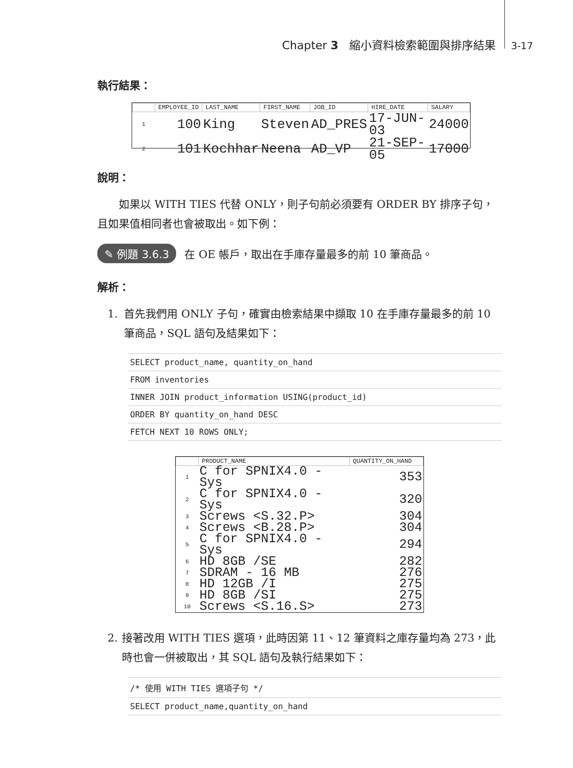Chapter 3 縮小資料檢索範圍與排序結果 3-17
執行結果：
| | EMPLOYEE_ID | LAST_NAME | FIRST_NAME | JOB_ID | HIRE_DATE | SALARY |
| --- | --- | --- | --- | --- | --- | --- |
| 1 | 100 | King | Steven | AD_PRES | 17-JUN-03 | 24000 |
| 2 | 101 | Kochhar | Neena | AD_VP | 21-SEP-05 | 17000 |
說明：
　　如果以 WITH TIES 代替 ONLY，則子句前必須要有 ORDER BY 排序子句，且如果值相同者也會被取出。如下例：
✎ 例題 3.6.3 在 OE 帳戶，取出在手庫存量最多的前 10 筆商品。
解析：
1. 首先我們用 ONLY 子句，確實由檢索結果中擷取 10 在手庫存量最多的前 10 筆商品，SQL 語句及結果如下：
SELECT product_name, quantity_on_hand
FROM inventories
INNER JOIN product_information USING(product_id)
ORDER BY quantity_on_hand DESC
FETCH NEXT 10 ROWS ONLY;
| | PRODUCT_NAME | QUANTITY_ON_HAND |
| --- | --- | --- |
| 1 | C for SPNIX4.0 - Sys | 353 |
| 2 | C for SPNIX4.0 - Sys | 320 |
| 3 | Screws <S.32.P> | 304 |
| 4 | Screws <B.28.P> | 304 |
| 5 | C for SPNIX4.0 - Sys | 294 |
| 6 | HD 8GB /SE | 282 |
| 7 | SDRAM - 16 MB | 276 |
| 8 | HD 12GB /I | 275 |
| 9 | HD 8GB /SI | 275 |
| 10 | Screws <S.16.S> | 273 |
2. 接著改用 WITH TIES 選項，此時因第 11、12 筆資料之庫存量均為 273，此時也會一併被取出，其 SQL 語句及執行結果如下：
/* 使用 WITH TIES 選項子句 */
SELECT product_name,quantity_on_hand